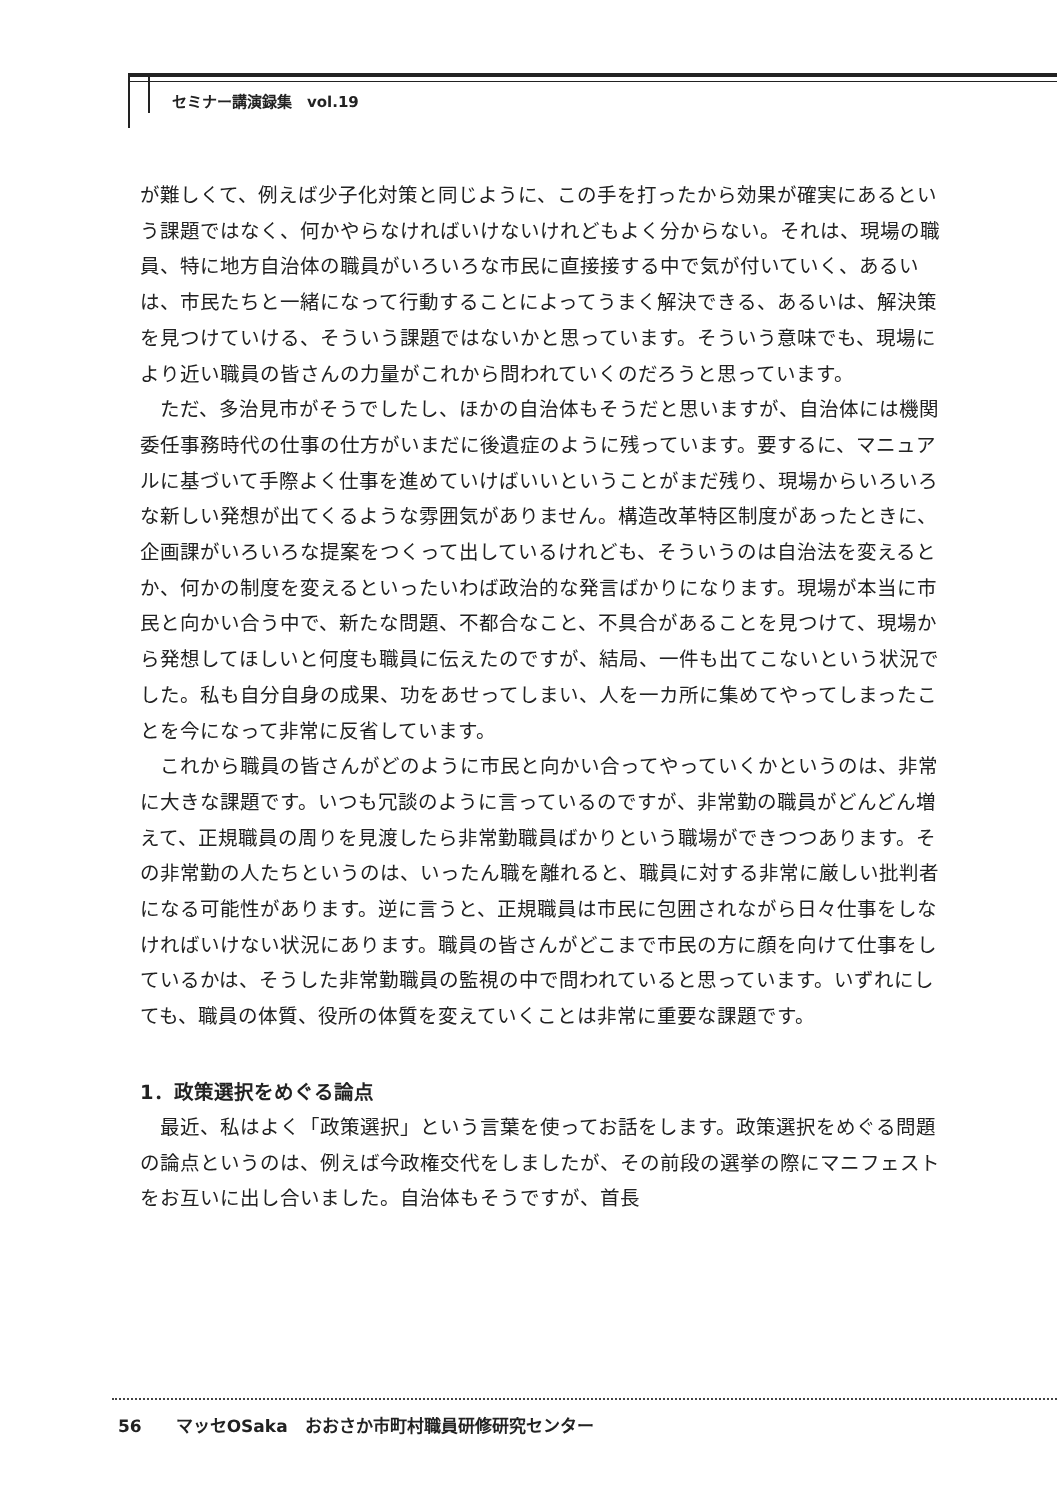セミナー講演録集　vol.19
が難しくて、例えば少子化対策と同じように、この手を打ったから効果が確実にあるという課題ではなく、何かやらなければいけないけれどもよく分からない。それは、現場の職員、特に地方自治体の職員がいろいろな市民に直接接する中で気が付いていく、あるいは、市民たちと一緒になって行動することによってうまく解決できる、あるいは、解決策を見つけていける、そういう課題ではないかと思っています。そういう意味でも、現場により近い職員の皆さんの力量がこれから問われていくのだろうと思っています。
ただ、多治見市がそうでしたし、ほかの自治体もそうだと思いますが、自治体には機関委任事務時代の仕事の仕方がいまだに後遺症のように残っています。要するに、マニュアルに基づいて手際よく仕事を進めていけばいいということがまだ残り、現場からいろいろな新しい発想が出てくるような雰囲気がありません。構造改革特区制度があったときに、企画課がいろいろな提案をつくって出しているけれども、そういうのは自治法を変えるとか、何かの制度を変えるといったいわば政治的な発言ばかりになります。現場が本当に市民と向かい合う中で、新たな問題、不都合なこと、不具合があることを見つけて、現場から発想してほしいと何度も職員に伝えたのですが、結局、一件も出てこないという状況でした。私も自分自身の成果、功をあせってしまい、人を一カ所に集めてやってしまったことを今になって非常に反省しています。
これから職員の皆さんがどのように市民と向かい合ってやっていくかというのは、非常に大きな課題です。いつも冗談のように言っているのですが、非常勤の職員がどんどん増えて、正規職員の周りを見渡したら非常勤職員ばかりという職場ができつつあります。その非常勤の人たちというのは、いったん職を離れると、職員に対する非常に厳しい批判者になる可能性があります。逆に言うと、正規職員は市民に包囲されながら日々仕事をしなければいけない状況にあります。職員の皆さんがどこまで市民の方に顔を向けて仕事をしているかは、そうした非常勤職員の監視の中で問われていると思っています。いずれにしても、職員の体質、役所の体質を変えていくことは非常に重要な課題です。
1．政策選択をめぐる論点
最近、私はよく「政策選択」という言葉を使ってお話をします。政策選択をめぐる問題の論点というのは、例えば今政権交代をしましたが、その前段の選挙の際にマニフェストをお互いに出し合いました。自治体もそうですが、首長
56　　マッセOSaka　おおさか市町村職員研修研究センター